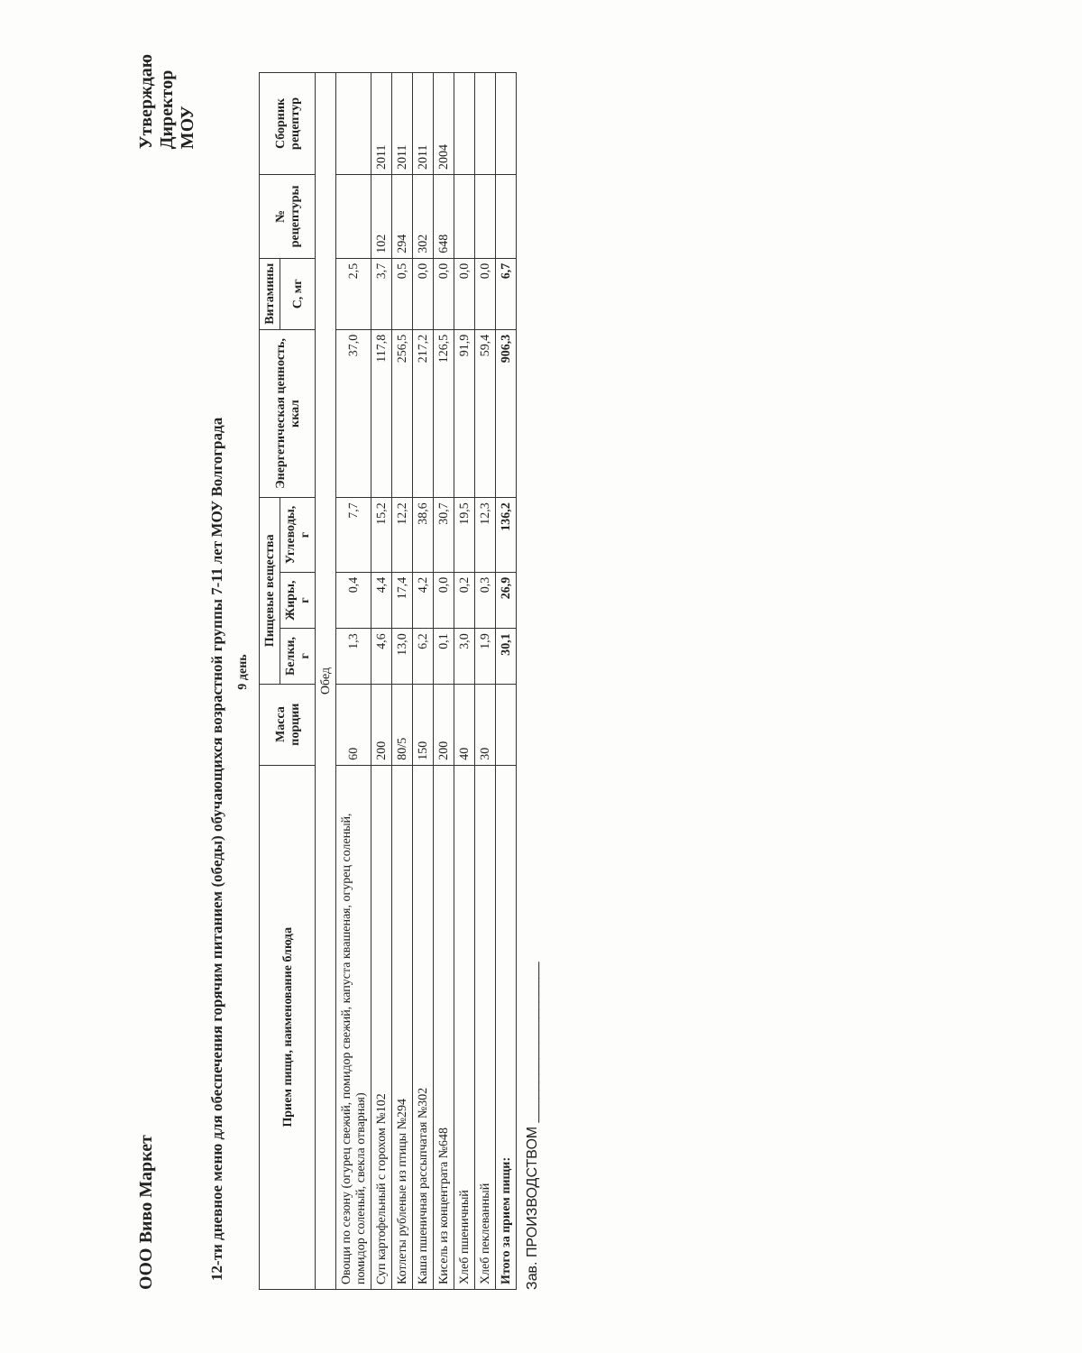ООО Виво Маркет
Утверждаю
Директор
МОУ
12-ти дневное меню для обеспечения горячим питанием (обеды) обучающихся возрастной группы 7-11 лет МОУ Волгограда
9 день
| Прием пищи, наименование блюда | Масса порции | Пищевые вещества | | | Энергетическая ценность, ккал | Витамины | № рецептуры | Сборник рецептур |
| --- | --- | --- | --- | --- | --- | --- | --- | --- |
| | | Белки, г | Жиры, г | Углеводы, г | | С, мг | | |
| Обед | | | | | | | | |
| Овощи по сезону (огурец свежий, помидор свежий, капуста квашеная, огурец соленый, помидор соленый, свекла отварная) | 60 | 1,3 | 0,4 | 7,7 | 37,0 | 2,5 | | |
| Суп картофельный с горохом №102 | 200 | 4,6 | 4,4 | 15,2 | 117,8 | 3,7 | 102 | 2011 |
| Котлеты рубленые из птицы №294 | 80/5 | 13,0 | 17,4 | 12,2 | 256,5 | 0,5 | 294 | 2011 |
| Каша пшеничная рассыпчатая №302 | 150 | 6,2 | 4,2 | 38,6 | 217,2 | 0,0 | 302 | 2011 |
| Кисель из концентрата №648 | 200 | 0,1 | 0,0 | 30,7 | 126,5 | 0,0 | 648 | 2004 |
| Хлеб пшеничный | 40 | 3,0 | 0,2 | 19,5 | 91,9 | 0,0 | | |
| Хлеб пеклеванный | 30 | 1,9 | 0,3 | 12,3 | 59,4 | 0,0 | | |
| Итого за прием пищи: | | 30,1 | 26,9 | 136,2 | 906,3 | 6,7 | | |
Зав. ПРОИЗВОДСТВОМ ____________________